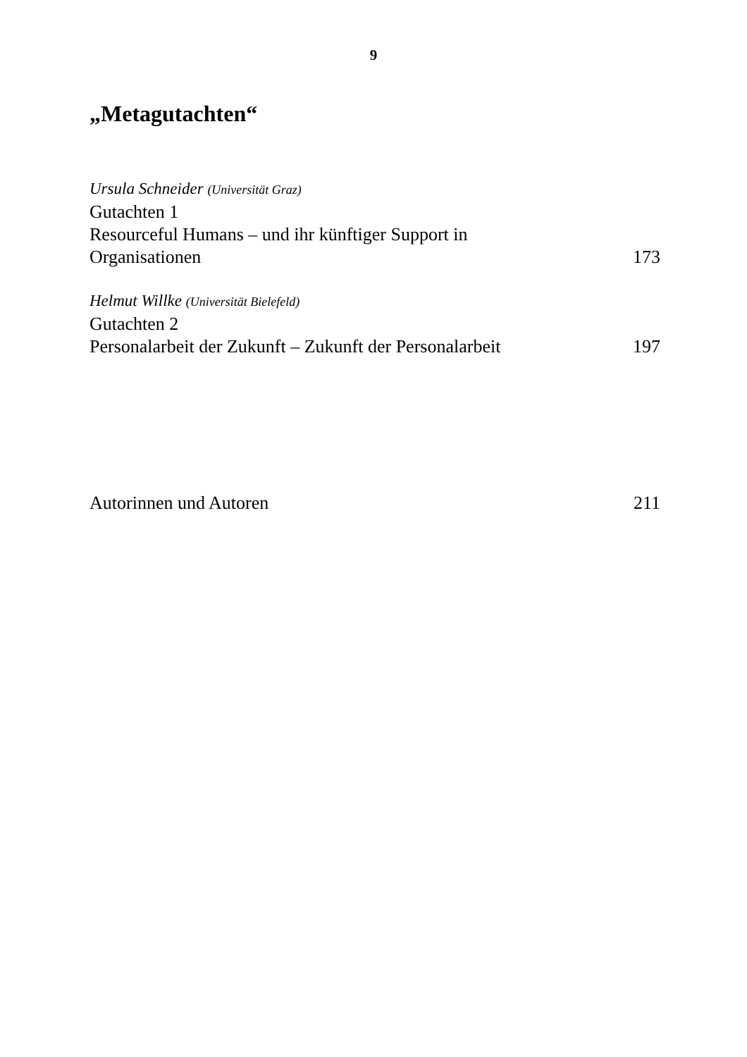9
„Metagutachten“
Ursula Schneider (Universität Graz)
Gutachten 1
Resourceful Humans – und ihr künftiger Support in
Organisationen 173
Helmut Willke (Universität Bielefeld)
Gutachten 2
Personalarbeit der Zukunft – Zukunft der Personalarbeit 197
Autorinnen und Autoren 211